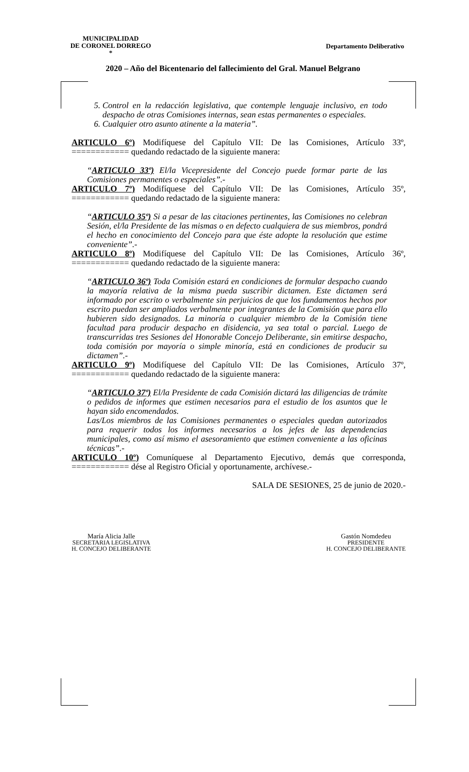MUNICIPALIDAD
DE CORONEL DORREGO
*
Departamento Deliberativo
2020 – Año del Bicentenario del fallecimiento del Gral. Manuel Belgrano
5. Control en la redacción legislativa, que contemple lenguaje inclusivo, en todo despacho de otras Comisiones internas, sean estas permanentes o especiales.
6. Cualquier otro asunto atinente a la materia”.
ARTICULO 6º) Modifíquese del Capítulo VII: De las Comisiones, Artículo 33º, ============ quedando redactado de la siguiente manera:
“ARTICULO 33º) El/la Vicepresidente del Concejo puede formar parte de las Comisiones permanentes o especiales”.-
ARTICULO 7º) Modifíquese del Capítulo VII: De las Comisiones, Artículo 35º, ============ quedando redactado de la siguiente manera:
“ARTICULO 35º) Si a pesar de las citaciones pertinentes, las Comisiones no celebran Sesión, el/la Presidente de las mismas o en defecto cualquiera de sus miembros, pondrá el hecho en conocimiento del Concejo para que éste adopte la resolución que estime conveniente”.-
ARTICULO 8º) Modifíquese del Capítulo VII: De las Comisiones, Artículo 36º, ============ quedando redactado de la siguiente manera:
“ARTICULO 36º) Toda Comisión estará en condiciones de formular despacho cuando la mayoría relativa de la misma pueda suscribir dictamen. Este dictamen será informado por escrito o verbalmente sin perjuicios de que los fundamentos hechos por escrito puedan ser ampliados verbalmente por integrantes de la Comisión que para ello hubieren sido designados. La minoría o cualquier miembro de la Comisión tiene facultad para producir despacho en disidencia, ya sea total o parcial. Luego de transcurridas tres Sesiones del Honorable Concejo Deliberante, sin emitirse despacho, toda comisión por mayoría o simple minoría, está en condiciones de producir su dictamen”.-
ARTICULO 9º) Modifíquese del Capítulo VII: De las Comisiones, Artículo 37º, ============ quedando redactado de la siguiente manera:
“ARTICULO 37º) El/la Presidente de cada Comisión dictará las diligencias de trámite o pedidos de informes que estimen necesarios para el estudio de los asuntos que le hayan sido encomendados.
Las/Los miembros de las Comisiones permanentes o especiales quedan autorizados para requerir todos los informes necesarios a los jefes de las dependencias municipales, como así mismo el asesoramiento que estimen conveniente a las oficinas técnicas”.-
ARTICULO 10º) Comuníquese al Departamento Ejecutivo, demás que corresponda, ============ dése al Registro Oficial y oportunamente, archívese.-
SALA DE SESIONES, 25 de junio de 2020.-
María Alicia Jalle
SECRETARIA LEGISLATIVA
H. CONCEJO DELIBERANTE
Gastón Nomdedeu
PRESIDENTE
H. CONCEJO DELIBERANTE